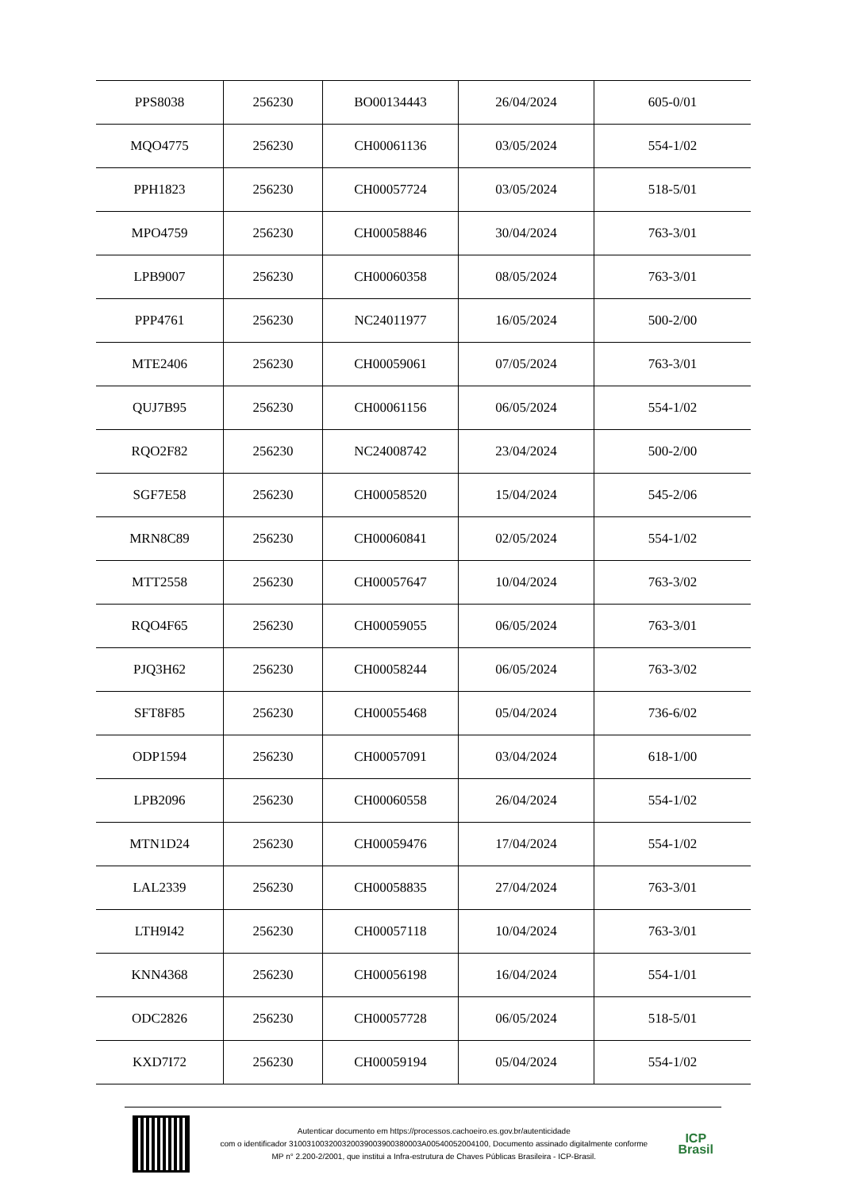| PPS8038 | 256230 | BO00134443 | 26/04/2024 | 605-0/01 |
| MQO4775 | 256230 | CH00061136 | 03/05/2024 | 554-1/02 |
| PPH1823 | 256230 | CH00057724 | 03/05/2024 | 518-5/01 |
| MPO4759 | 256230 | CH00058846 | 30/04/2024 | 763-3/01 |
| LPB9007 | 256230 | CH00060358 | 08/05/2024 | 763-3/01 |
| PPP4761 | 256230 | NC24011977 | 16/05/2024 | 500-2/00 |
| MTE2406 | 256230 | CH00059061 | 07/05/2024 | 763-3/01 |
| QUJ7B95 | 256230 | CH00061156 | 06/05/2024 | 554-1/02 |
| RQO2F82 | 256230 | NC24008742 | 23/04/2024 | 500-2/00 |
| SGF7E58 | 256230 | CH00058520 | 15/04/2024 | 545-2/06 |
| MRN8C89 | 256230 | CH00060841 | 02/05/2024 | 554-1/02 |
| MTT2558 | 256230 | CH00057647 | 10/04/2024 | 763-3/02 |
| RQO4F65 | 256230 | CH00059055 | 06/05/2024 | 763-3/01 |
| PJQ3H62 | 256230 | CH00058244 | 06/05/2024 | 763-3/02 |
| SFT8F85 | 256230 | CH00055468 | 05/04/2024 | 736-6/02 |
| ODP1594 | 256230 | CH00057091 | 03/04/2024 | 618-1/00 |
| LPB2096 | 256230 | CH00060558 | 26/04/2024 | 554-1/02 |
| MTN1D24 | 256230 | CH00059476 | 17/04/2024 | 554-1/02 |
| LAL2339 | 256230 | CH00058835 | 27/04/2024 | 763-3/01 |
| LTH9I42 | 256230 | CH00057118 | 10/04/2024 | 763-3/01 |
| KNN4368 | 256230 | CH00056198 | 16/04/2024 | 554-1/01 |
| ODC2826 | 256230 | CH00057728 | 06/05/2024 | 518-5/01 |
| KXD7I72 | 256230 | CH00059194 | 05/04/2024 | 554-1/02 |
Autenticar documento em https://processos.cachoeiro.es.gov.br/autenticidade
com o identificador 310031003200320039003900380003A00540052004100, Documento assinado digitalmente conforme
MP n° 2.200-2/2001, que institui a Infra-estrutura de Chaves Públicas Brasileira - ICP-Brasil.
ICP
Brasil